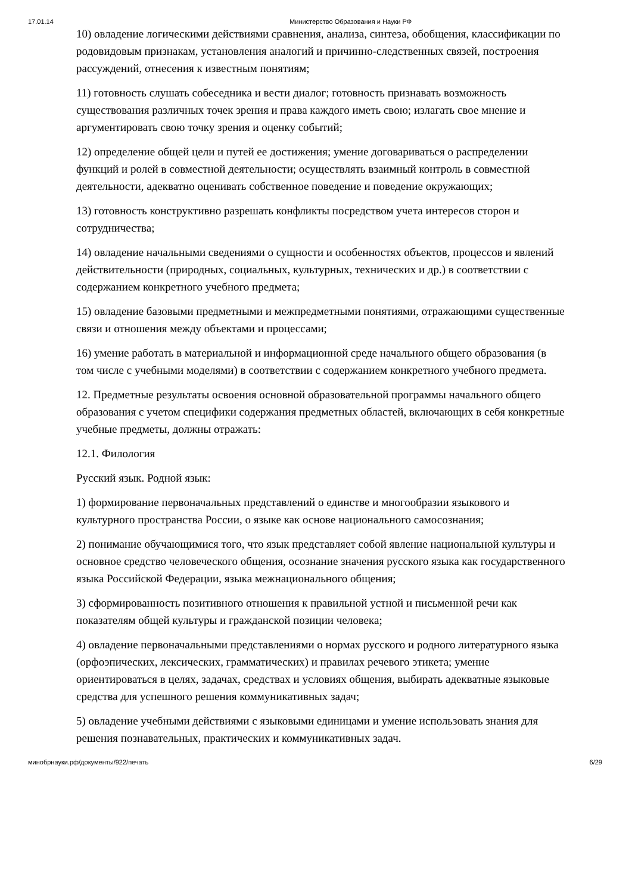17.01.14 Министерство Образования и Науки РФ
10) овладение логическими действиями сравнения, анализа, синтеза, обобщения, классификации по родовидовым признакам, установления аналогий и причинно-следственных связей, построения рассуждений, отнесения к известным понятиям;
11) готовность слушать собеседника и вести диалог; готовность признавать возможность существования различных точек зрения и права каждого иметь свою; излагать свое мнение и аргументировать свою точку зрения и оценку событий;
12) определение общей цели и путей ее достижения; умение договариваться о распределении функций и ролей в совместной деятельности; осуществлять взаимный контроль в совместной деятельности, адекватно оценивать собственное поведение и поведение окружающих;
13) готовность конструктивно разрешать конфликты посредством учета интересов сторон и сотрудничества;
14) овладение начальными сведениями о сущности и особенностях объектов, процессов и явлений действительности (природных, социальных, культурных, технических и др.) в соответствии с содержанием конкретного учебного предмета;
15) овладение базовыми предметными и межпредметными понятиями, отражающими существенные связи и отношения между объектами и процессами;
16) умение работать в материальной и информационной среде начального общего образования (в том числе с учебными моделями) в соответствии с содержанием конкретного учебного предмета.
12. Предметные результаты освоения основной образовательной программы начального общего образования с учетом специфики содержания предметных областей, включающих в себя конкретные учебные предметы, должны отражать:
12.1. Филология
Русский язык. Родной язык:
1) формирование первоначальных представлений о единстве и многообразии языкового и культурного пространства России, о языке как основе национального самосознания;
2) понимание обучающимися того, что язык представляет собой явление национальной культуры и основное средство человеческого общения, осознание значения русского языка как государственного языка Российской Федерации, языка межнационального общения;
3) сформированность позитивного отношения к правильной устной и письменной речи как показателям общей культуры и гражданской позиции человека;
4) овладение первоначальными представлениями о нормах русского и родного литературного языка (орфоэпических, лексических, грамматических) и правилах речевого этикета; умение ориентироваться в целях, задачах, средствах и условиях общения, выбирать адекватные языковые средства для успешного решения коммуникативных задач;
5) овладение учебными действиями с языковыми единицами и умение использовать знания для решения познавательных, практических и коммуникативных задач.
минобрнауки.рф/документы/922/печать 6/29